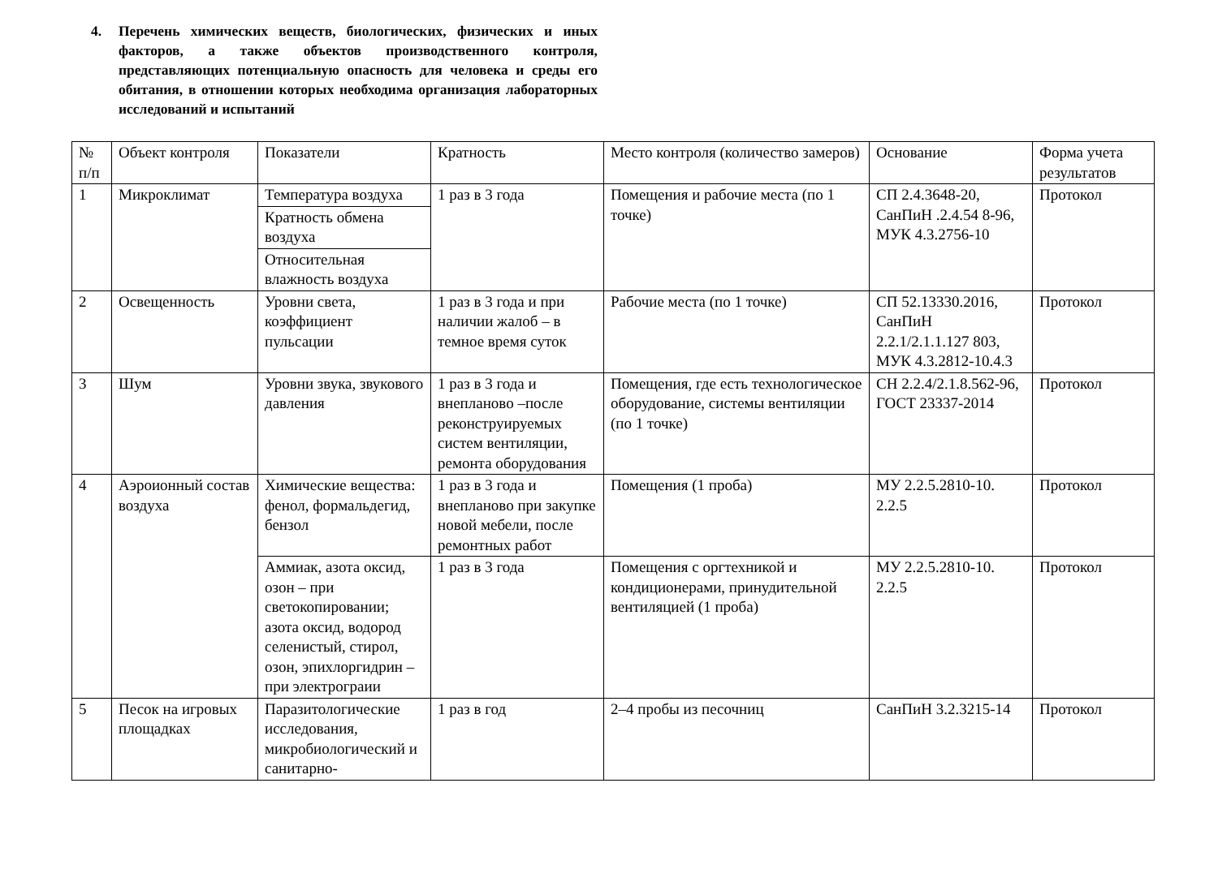4. Перечень химических веществ, биологических, физических и иных факторов, а также объектов производственного контроля, представляющих потенциальную опасность для человека и среды его обитания, в отношении которых необходима организация лабораторных исследований и испытаний
| № п/п | Объект контроля | Показатели | Кратность | Место контроля (количество замеров) | Основание | Форма учета результатов |
| 1 | Микроклимат | Температура воздуха | 1 раз в 3 года | Помещения и рабочие места (по 1 точке) | СП 2.4.3648-20, СанПиН .2.4.54 8-96, МУК 4.3.2756-10 | Протокол |
| | | Кратность обмена воздуха | | | | |
| | | Относительная влажность воздуха | | | | |
| 2 | Освещенность | Уровни света, коэффициент пульсации | 1 раз в 3 года и при наличии жалоб – в темное время суток | Рабочие места (по 1 точке) | СП 52.13330.2016, СанПиН 2.2.1/2.1.1.127 803, МУК 4.3.2812-10.4.3 | Протокол |
| 3 | Шум | Уровни звука, звукового давления | 1 раз в 3 года и внепланово –после реконструируемых систем вентиляции, ремонта оборудования | Помещения, где есть технологическое оборудование, системы вентиляции (по 1 точке) | СН 2.2.4/2.1.8.562-96, ГОСТ 23337-2014 | Протокол |
| 4 | Аэроионный состав воздуха | Химические вещества: фенол, формальдегид, бензол | 1 раз в 3 года и внепланово при закупке новой мебели, после ремонтных работ | Помещения (1 проба) | МУ 2.2.5.2810-10. 2.2.5 | Протокол |
| | | Аммиак, азота оксид, озон – при светокопировании; азота оксид, водород селенистый, стирол, озон, эпихлоргидрин – при электрограии | 1 раз в 3 года | Помещения с оргтехникой и кондиционерами, принудительной вентиляцией (1 проба) | МУ 2.2.5.2810-10. 2.2.5 | Протокол |
| 5 | Песок на игровых площадках | Паразитологические исследования, микробиологический и санитарно- | 1 раз в год | 2–4 пробы из песочниц | СанПиН 3.2.3215-14 | Протокол |